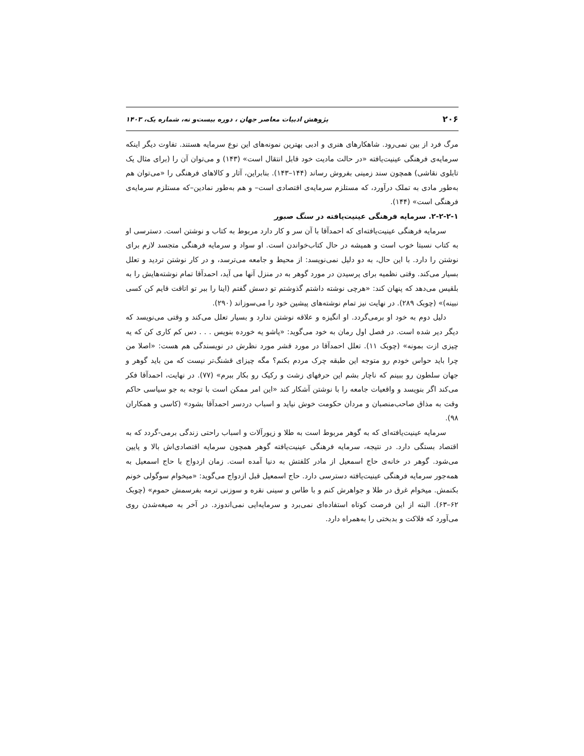۲۰۶ پژوهش ادبیات معاصر جهان ، دوره بیست‌و نه، شماره یک، ۱۴۰۳
مرگ فرد از بین نمی‌رود. شاهکارهای هنری و ادبی بهترین نمونه‌های این نوع سرمایه هستند. تفاوت دیگر اینکه سرمایه‌ی فرهنگی عینیت‌یافته «در حالت مادیت خود قابل انتقال است» (۱۴۳) و می‌توان آن را (برای مثال یک تابلوی نقاشی) همچون سند زمینی بفروش رساند (۱۴۴–۱۴۳). بنابراین، آثار و کالاهای فرهنگی را «می‌توان هم به‌طور مادی به تملک درآورد، که مستلزم سرمایه‌ی اقتصادی است– و هم به‌طور نمادین–که مستلزم سرمایه‌ی فرهنگی است» (۱۴۴).
۲-۲-۲-۱. سرمایه فرهنگی عینیت‌یافته در سنگ صبور
سرمایه فرهنگی عینیت‌یافته‌ای که احمدآقا با آن سر و کار دارد مربوط به کتاب و نوشتن است. دسترسی او به کتاب نسبتا خوب است و همیشه در حال کتاب‌خواندن است. او سواد و سرمایه فرهنگی متجسد لازم برای نوشتن را دارد. با این حال، به دو دلیل نمی‌نویسد: از محیط و جامعه می‌ترسد، و در کار نوشتن تردید و تعلل بسیار می‌کند. وقتی نظمیه برای پرسیدن در مورد گوهر به در منزل آنها می آید، احمدآقا تمام نوشته‌هایش را به بلقیس می‌دهد که پنهان کند: «هرچی نوشته داشتم گذوشتم تو دسش گفتم (اینا را ببر تو اتاقت قایم کن کسی نبینه)» (چوبک ۲۸۹). در نهایت نیز تمام نوشته‌های پیشین خود را می‌سوزاند (۲۹۰).
دلیل دوم به خود او برمی‌گردد. او انگیزه و علاقه نوشتن ندارد و بسیار تعلل می‌کند و وقتی می‌نویسد که دیگر دیر شده است. در فصل اول رمان به خود می‌گوید: «پاشو یه خورده بنویس . . . دس کم کاری کن که یه چیزی ازت بمونه» (چوبک ۱۱). تعلل احمدآقا در مورد قشر مورد نظرش در نویسندگی هم هست: «اصلا من چرا باید حواس خودم رو متوجه این طبقه چرک مردم بکنم؟ مگه چیزای قشنگ‌تر نیست که من باید گوهر و جهان سلطون رو ببینم که ناچار بشم این حرفهای زشت و رکیک رو بکار ببرم» (۷۷). در نهایت، احمدآقا فکر می‌کند اگر بنویسد و واقعیات جامعه را با نوشتن آشکار کند «این امر ممکن است با توجه به جو سیاسی حاکم وقت به مذاق صاحب‌منصبان و مردان حکومت خوش نیاید و اسباب دردسر احمدآقا بشود» (کاسی و همکاران ۹۸).
سرمایه عینیت‌یافته‌ای که به گوهر مربوط است به طلا و زیورآلات و اسباب راحتی زندگی برمی-گردد که به اقتصاد بستگی دارد. در نتیجه، سرمایه فرهنگی عینیت‌یافته گوهر همچون سرمایه اقتصادی‌اش بالا و پایین می‌شود. گوهر در خانه‌ی حاج اسمعیل از مادر کلفتش به دنیا آمده است. زمان ازدواج با حاج اسمعیل به همه‌جور سرمایه فرهنگی عینیت‌یافته دسترسی دارد. حاج اسمعیل قبل ازدواج می‌گوید: «میخوام سوگولی خونم بکنمش. میخوام غرق در طلا و جواهرش کنم و با طاس و سینی نقره و سوزنی ترمه بفرسمش حموم» (چوبک ۶۲–۶۳). البته از این فرصت کوتاه استفاده‌ای نمی‌برد و سرمایه‌ایی نمی‌اندوزد. در آخر به صیغه‌شدن روی می‌آورد که فلاکت و بدبختی را به‌همراه دارد.